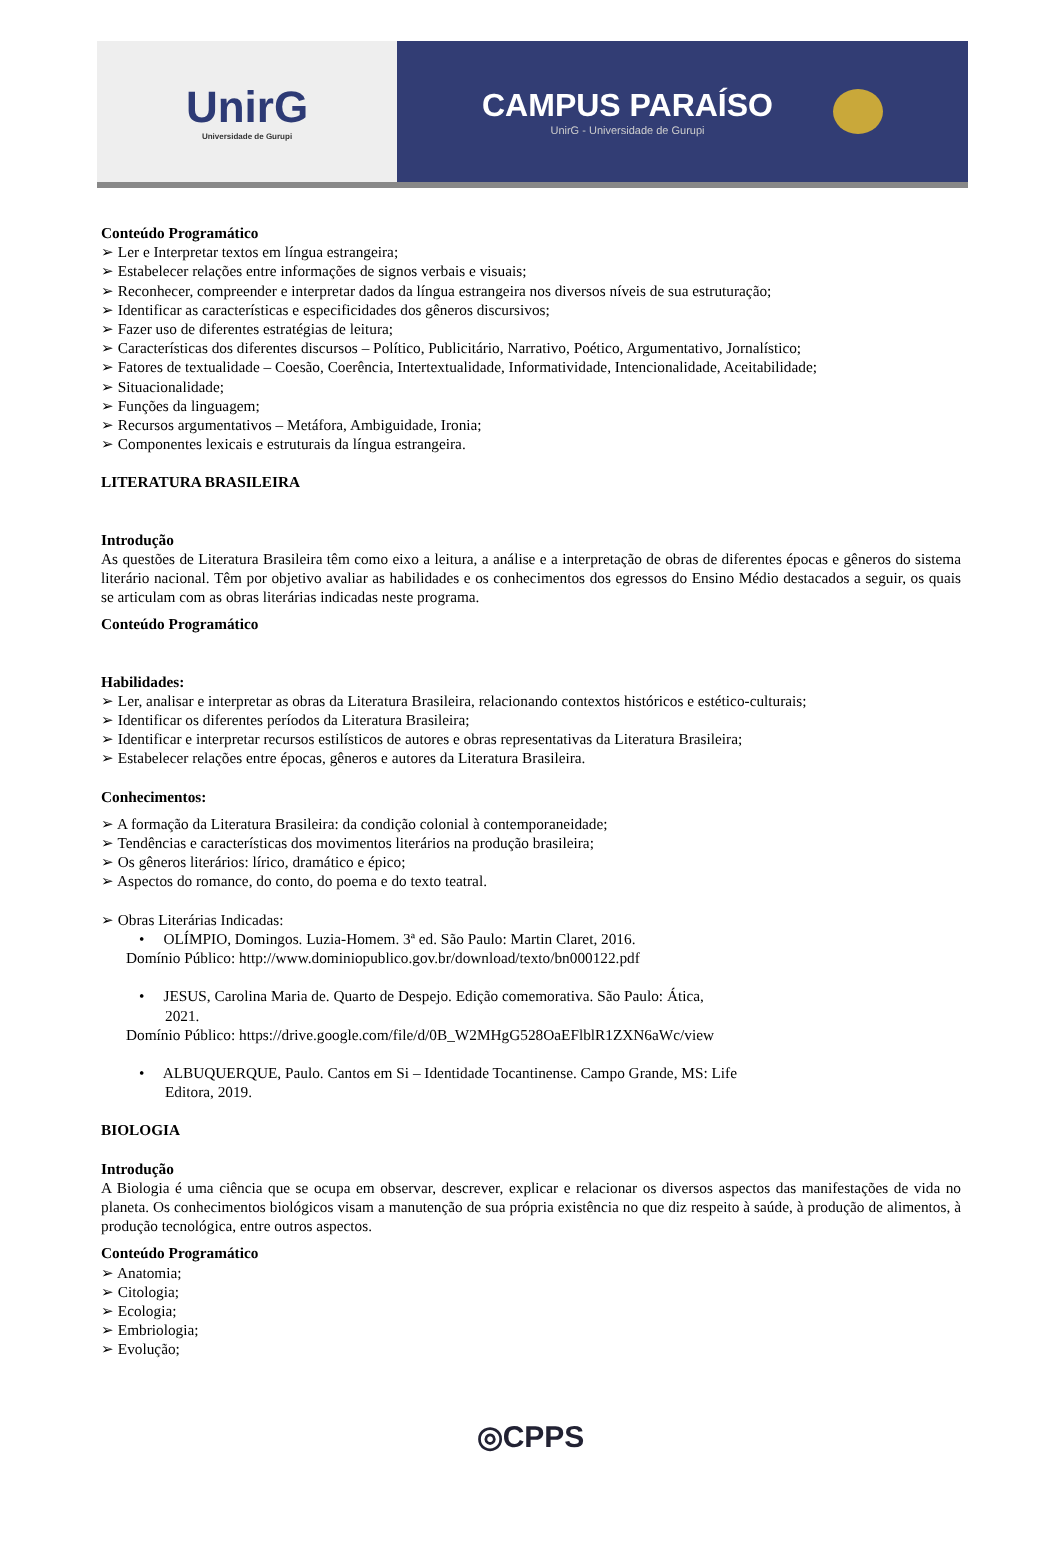UnirG
Universidade de Gurupi
CAMPUS PARAÍSO
UnirG - Universidade de Gurupi
Conteúdo Programático
➢ Ler e Interpretar textos em língua estrangeira;
➢ Estabelecer relações entre informações de signos verbais e visuais;
➢ Reconhecer, compreender e interpretar dados da língua estrangeira nos diversos níveis de sua estruturação;
➢ Identificar as características e especificidades dos gêneros discursivos;
➢ Fazer uso de diferentes estratégias de leitura;
➢ Características dos diferentes discursos – Político, Publicitário, Narrativo, Poético, Argumentativo, Jornalístico;
➢ Fatores de textualidade – Coesão, Coerência, Intertextualidade, Informatividade, Intencionalidade, Aceitabilidade;
➢ Situacionalidade;
➢ Funções da linguagem;
➢ Recursos argumentativos – Metáfora, Ambiguidade, Ironia;
➢ Componentes lexicais e estruturais da língua estrangeira.
LITERATURA BRASILEIRA
Introdução
As questões de Literatura Brasileira têm como eixo a leitura, a análise e a interpretação de obras de diferentes épocas e gêneros do sistema literário nacional. Têm por objetivo avaliar as habilidades e os conhecimentos dos egressos do Ensino Médio destacados a seguir, os quais se articulam com as obras literárias indicadas neste programa.
Conteúdo Programático
Habilidades:
➢ Ler, analisar e interpretar as obras da Literatura Brasileira, relacionando contextos históricos e estético-culturais;
➢ Identificar os diferentes períodos da Literatura Brasileira;
➢ Identificar e interpretar recursos estilísticos de autores e obras representativas da Literatura Brasileira;
➢ Estabelecer relações entre épocas, gêneros e autores da Literatura Brasileira.
Conhecimentos:
➢ A formação da Literatura Brasileira: da condição colonial à contemporaneidade;
➢ Tendências e características dos movimentos literários na produção brasileira;
➢ Os gêneros literários: lírico, dramático e épico;
➢ Aspectos do romance, do conto, do poema e do texto teatral.
➢ Obras Literárias Indicadas:
• OLÍMPIO, Domingos. Luzia-Homem. 3ª ed. São Paulo: Martin Claret, 2016.
Domínio Público: http://www.dominiopublico.gov.br/download/texto/bn000122.pdf
• JESUS, Carolina Maria de. Quarto de Despejo. Edição comemorativa. São Paulo: Ática,
2021.
Domínio Público: https://drive.google.com/file/d/0B_W2MHgG528OaEFlblR1ZXN6aWc/view
• ALBUQUERQUE, Paulo. Cantos em Si – Identidade Tocantinense. Campo Grande, MS: Life
Editora, 2019.
BIOLOGIA
Introdução
A Biologia é uma ciência que se ocupa em observar, descrever, explicar e relacionar os diversos aspectos das manifestações de vida no planeta. Os conhecimentos biológicos visam a manutenção de sua própria existência no que diz respeito à saúde, à produção de alimentos, à produção tecnológica, entre outros aspectos.
Conteúdo Programático
➢ Anatomia;
➢ Citologia;
➢ Ecologia;
➢ Embriologia;
➢ Evolução;
◎CPPS